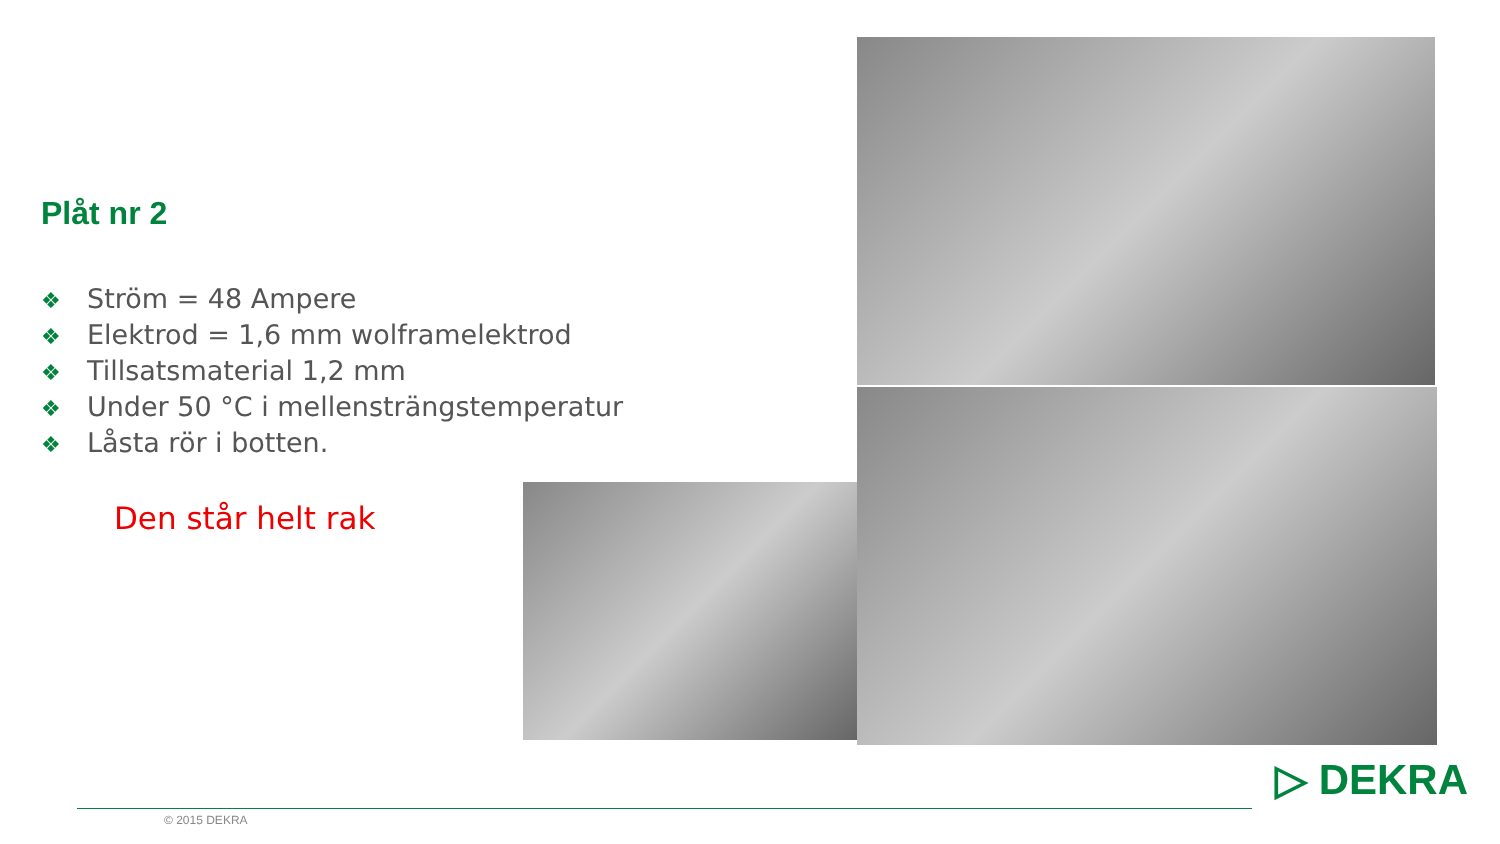Plåt nr 2
❖ Ström = 48 Ampere
❖ Elektrod = 1,6 mm wolframelektrod
❖ Tillsatsmaterial 1,2 mm
❖ Under 50 °C i mellensträngstemperatur
❖ Låsta rör i botten.
Den står helt rak
© 2015 DEKRA
▷ DEKRA